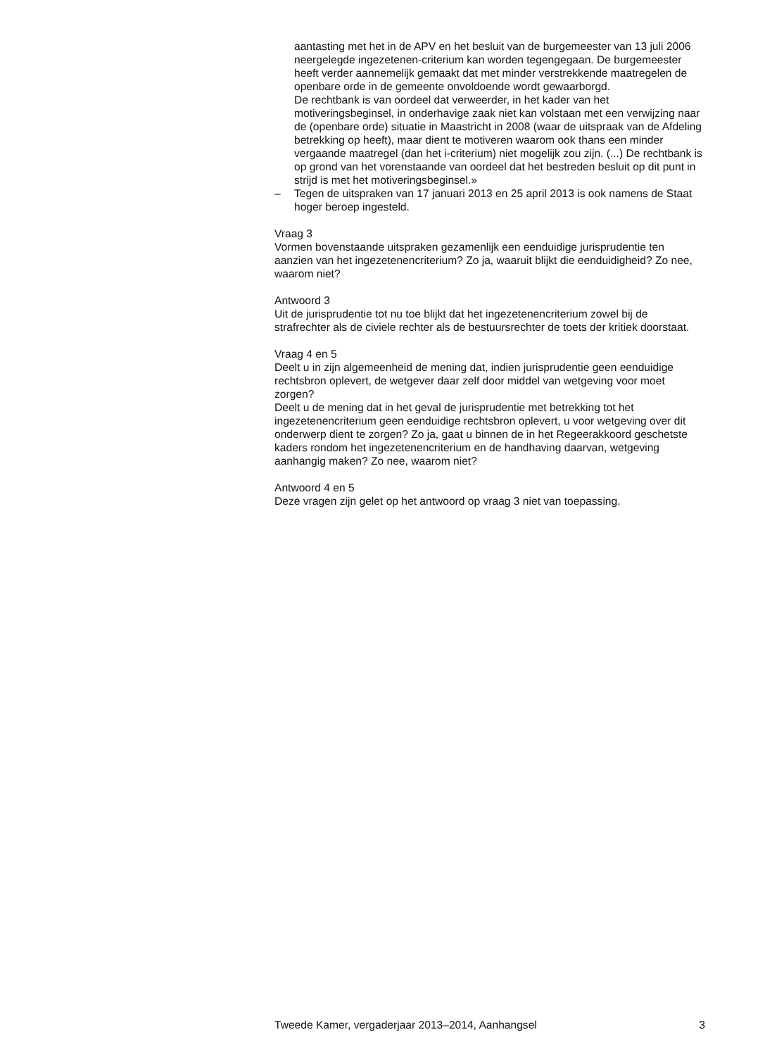aantasting met het in de APV en het besluit van de burgemeester van 13 juli 2006 neergelegde ingezetenen-criterium kan worden tegengegaan. De burgemeester heeft verder aannemelijk gemaakt dat met minder verstrekkende maatregelen de openbare orde in de gemeente onvoldoende wordt gewaarborgd.
De rechtbank is van oordeel dat verweerder, in het kader van het motiveringsbeginsel, in onderhavige zaak niet kan volstaan met een verwijzing naar de (openbare orde) situatie in Maastricht in 2008 (waar de uitspraak van de Afdeling betrekking op heeft), maar dient te motiveren waarom ook thans een minder vergaande maatregel (dan het i-criterium) niet mogelijk zou zijn. (...) De rechtbank is op grond van het vorenstaande van oordeel dat het bestreden besluit op dit punt in strijd is met het motiveringsbeginsel.»
– Tegen de uitspraken van 17 januari 2013 en 25 april 2013 is ook namens de Staat hoger beroep ingesteld.
Vraag 3
Vormen bovenstaande uitspraken gezamenlijk een eenduidige jurisprudentie ten aanzien van het ingezetenencriterium? Zo ja, waaruit blijkt die eenduidigheid? Zo nee, waarom niet?
Antwoord 3
Uit de jurisprudentie tot nu toe blijkt dat het ingezetenencriterium zowel bij de strafrechter als de civiele rechter als de bestuursrechter de toets der kritiek doorstaat.
Vraag 4 en 5
Deelt u in zijn algemeenheid de mening dat, indien jurisprudentie geen eenduidige rechtsbron oplevert, de wetgever daar zelf door middel van wetgeving voor moet zorgen?
Deelt u de mening dat in het geval de jurisprudentie met betrekking tot het ingezetenencriterium geen eenduidige rechtsbron oplevert, u voor wetgeving over dit onderwerp dient te zorgen? Zo ja, gaat u binnen de in het Regeerakkoord geschetste kaders rondom het ingezetenencriterium en de handhaving daarvan, wetgeving aanhangig maken? Zo nee, waarom niet?
Antwoord 4 en 5
Deze vragen zijn gelet op het antwoord op vraag 3 niet van toepassing.
Tweede Kamer, vergaderjaar 2013–2014, Aanhangsel 3